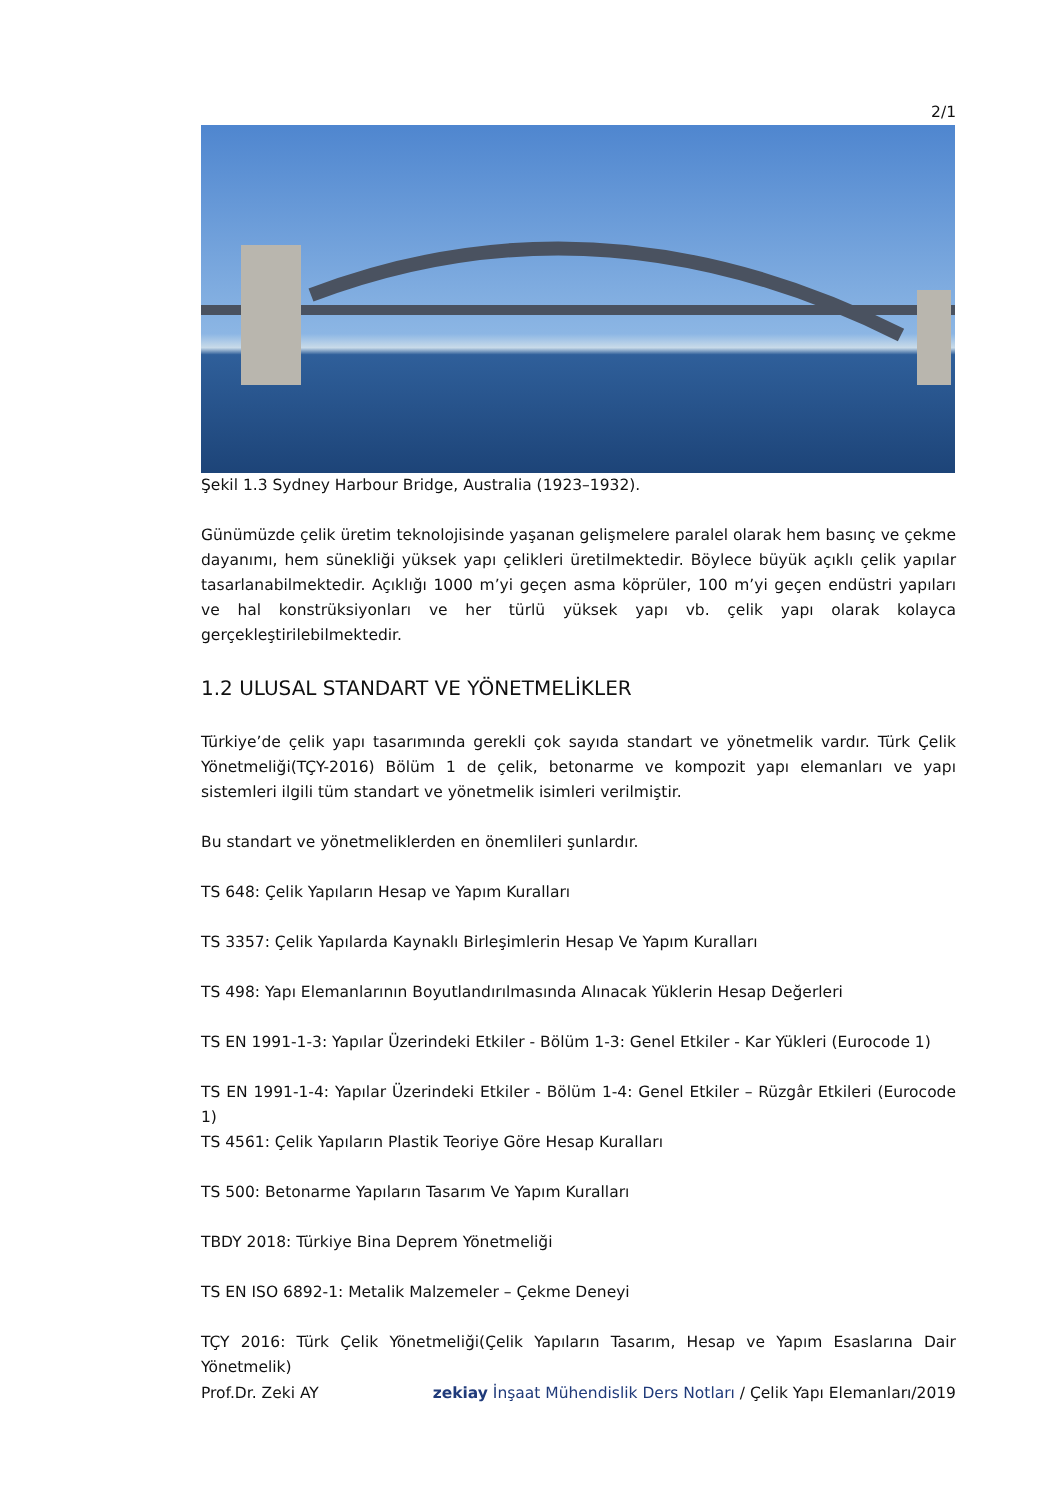2/1
Şekil 1.3 Sydney Harbour Bridge, Australia (1923–1932).
Günümüzde çelik üretim teknolojisinde yaşanan gelişmelere paralel olarak hem basınç ve çekme dayanımı, hem sünekliği yüksek yapı çelikleri üretilmektedir. Böylece büyük açıklı çelik yapılar tasarlanabilmektedir. Açıklığı 1000 m’yi geçen asma köprüler, 100 m’yi geçen endüstri yapıları ve hal konstrüksiyonları ve her türlü yüksek yapı vb. çelik yapı olarak kolayca gerçekleştirilebilmektedir.
1.2 ULUSAL STANDART VE YÖNETMELİKLER
Türkiye’de çelik yapı tasarımında gerekli çok sayıda standart ve yönetmelik vardır. Türk Çelik Yönetmeliği(TÇY-2016) Bölüm 1 de çelik, betonarme ve kompozit yapı elemanları ve yapı sistemleri ilgili tüm standart ve yönetmelik isimleri verilmiştir.
Bu standart ve yönetmeliklerden en önemlileri şunlardır.
TS 648: Çelik Yapıların Hesap ve Yapım Kuralları
TS 3357: Çelik Yapılarda Kaynaklı Birleşimlerin Hesap Ve Yapım Kuralları
TS 498: Yapı Elemanlarının Boyutlandırılmasında Alınacak Yüklerin Hesap Değerleri
TS EN 1991-1-3: Yapılar Üzerindeki Etkiler - Bölüm 1-3: Genel Etkiler - Kar Yükleri (Eurocode 1)
TS EN 1991-1-4: Yapılar Üzerindeki Etkiler - Bölüm 1-4: Genel Etkiler – Rüzgâr Etkileri (Eurocode 1)
TS 4561: Çelik Yapıların Plastik Teoriye Göre Hesap Kuralları
TS 500: Betonarme Yapıların Tasarım Ve Yapım Kuralları
TBDY 2018: Türkiye Bina Deprem Yönetmeliği
TS EN ISO 6892-1: Metalik Malzemeler – Çekme Deneyi
TÇY 2016: Türk Çelik Yönetmeliği(Çelik Yapıların Tasarım, Hesap ve Yapım Esaslarına Dair Yönetmelik)
Prof.Dr. Zeki AY zekiay İnşaat Mühendislik Ders Notları / Çelik Yapı Elemanları/2019